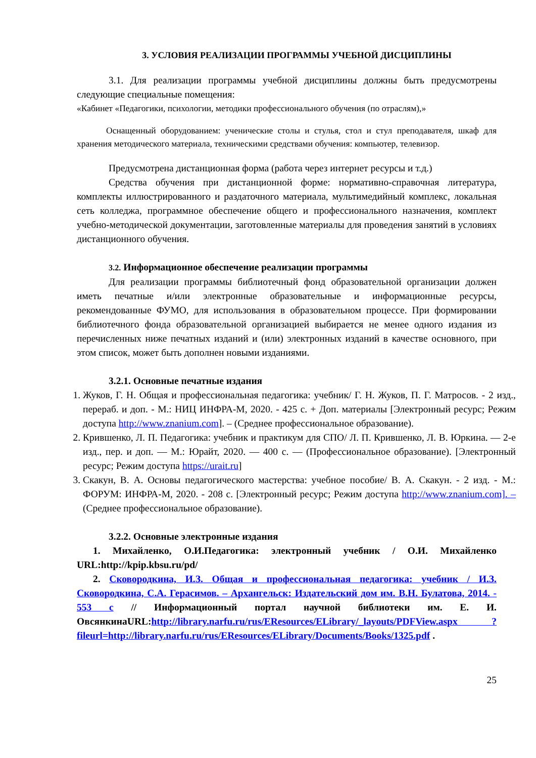3. УСЛОВИЯ РЕАЛИЗАЦИИ ПРОГРАММЫ УЧЕБНОЙ ДИСЦИПЛИНЫ
3.1. Для реализации программы учебной дисциплины должны быть предусмотрены следующие специальные помещения:
«Кабинет «Педагогики, психологии, методики профессионального обучения (по отраслям),»
Оснащенный оборудованием: ученические столы и стулья, стол и стул преподавателя, шкаф для хранения методического материала, техническими средствами обучения: компьютер, телевизор.
Предусмотрена дистанционная форма (работа через интернет ресурсы и т.д.)
Средства обучения при дистанционной форме: нормативно-справочная литература, комплекты иллюстрированного и раздаточного материала, мультимедийный комплекс, локальная сеть колледжа, программное обеспечение общего и профессионального назначения, комплект учебно-методической документации, заготовленные материалы для проведения занятий в условиях дистанционного обучения.
3.2. Информационное обеспечение реализации программы
Для реализации программы библиотечный фонд образовательной организации должен иметь печатные и/или электронные образовательные и информационные ресурсы, рекомендованные ФУМО, для использования в образовательном процессе. При формировании библиотечного фонда образовательной организацией выбирается не менее одного издания из перечисленных ниже печатных изданий и (или) электронных изданий в качестве основного, при этом список, может быть дополнен новыми изданиями.
3.2.1. Основные печатные издания
1. Жуков, Г. Н. Общая и профессиональная педагогика: учебник/ Г. Н. Жуков, П. Г. Матросов. - 2 изд., перераб. и доп. - М.: НИЦ ИНФРА-М, 2020. - 425 с. + Доп. материалы [Электронный ресурс; Режим доступа http://www.znanium.com]. – (Среднее профессиональное образование).
2. Крившенко, Л. П. Педагогика: учебник и практикум для СПО/ Л. П. Крившенко, Л. В. Юркина. — 2-е изд., пер. и доп. — М.: Юрайт, 2020. — 400 с. — (Профессиональное образование). [Электронный ресурс; Режим доступа https://urait.ru]
3. Скакун, В. А. Основы педагогического мастерства: учебное пособие/ В. А. Скакун. - 2 изд. - М.: ФОРУМ: ИНФРА-М, 2020. - 208 с. [Электронный ресурс; Режим доступа http://www.znanium.com]. – (Среднее профессиональное образование).
3.2.2. Основные электронные издания
1. Михайленко, О.И.Педагогика: электронный учебник / О.И. Михайленко URL:http://kpip.kbsu.ru/pd/
2. Сковородкина, И.З. Общая и профессиональная педагогика: учебник / И.З. Сковородкина, С.А. Герасимов. – Архангельск: Издательский дом им. В.Н. Булатова, 2014. - 553 с // Информационный портал научной библиотеки им. Е. И. ОвсянкинаURL:http://library.narfu.ru/rus/EResources/ELibrary/_layouts/PDFView.aspx ?fileurl=http://library.narfu.ru/rus/EResources/ELibrary/Documents/Books/1325.pdf .
25